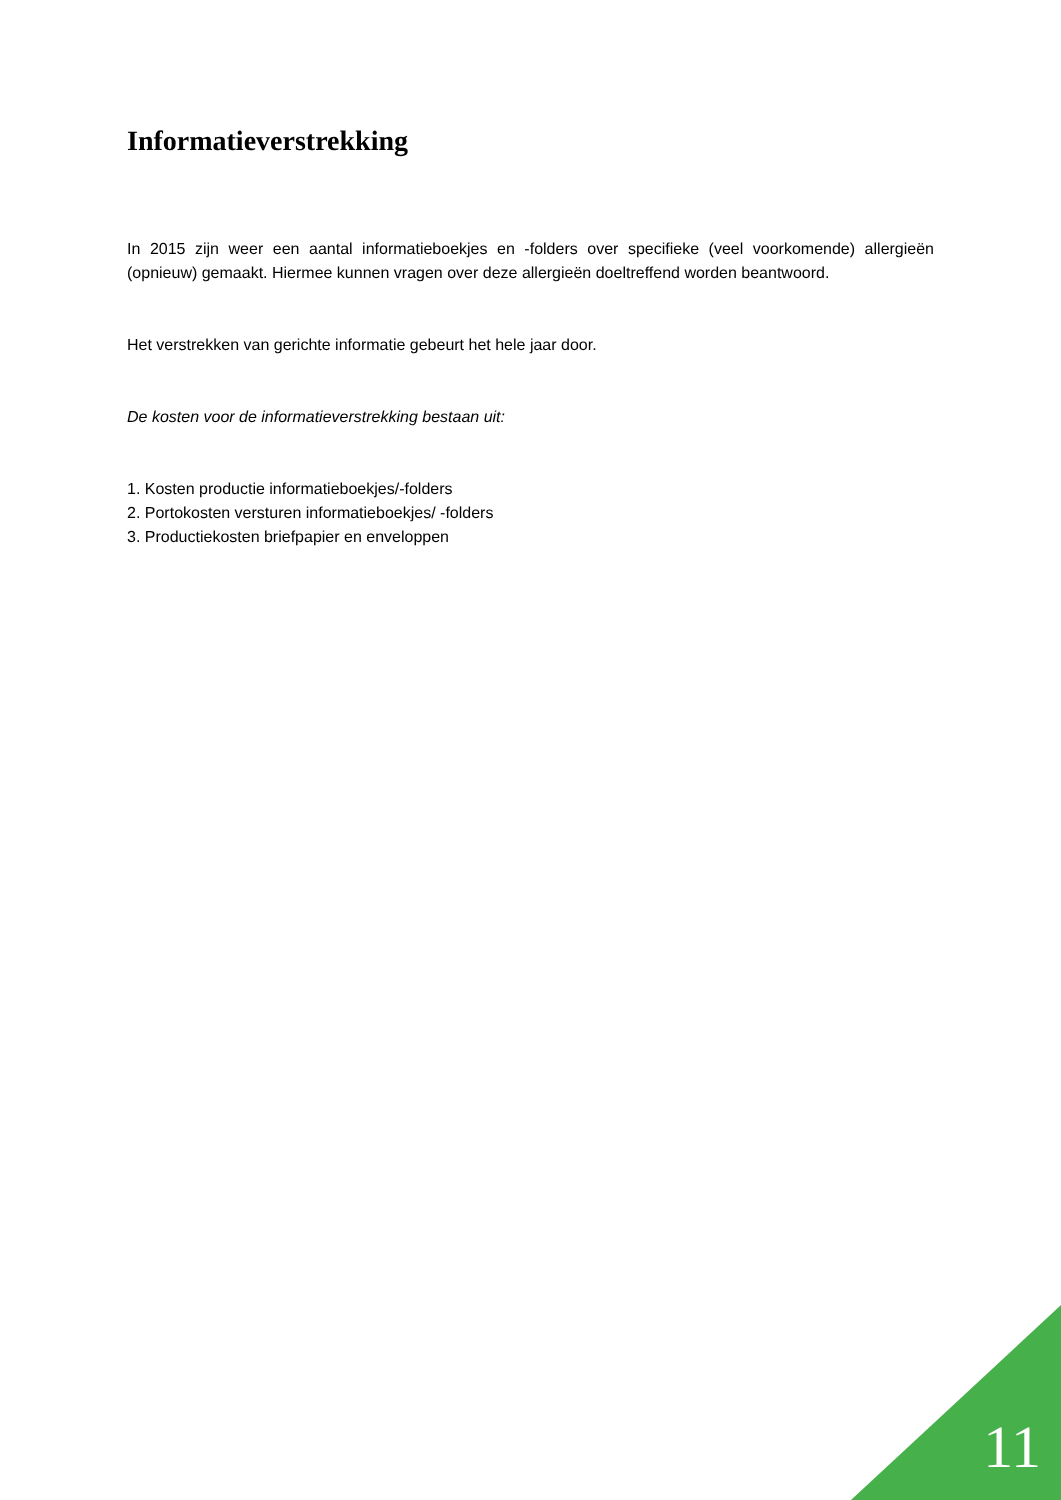Informatieverstrekking
In 2015 zijn weer een aantal informatieboekjes en -folders over specifieke (veel voorkomende) allergieën (opnieuw) gemaakt. Hiermee kunnen vragen over deze allergieën doeltreffend worden beantwoord.
Het verstrekken van gerichte informatie gebeurt het hele jaar door.
De kosten voor de informatieverstrekking bestaan uit:
1. Kosten productie informatieboekjes/-folders
2. Portokosten versturen informatieboekjes/ -folders
3. Productiekosten briefpapier en enveloppen
11